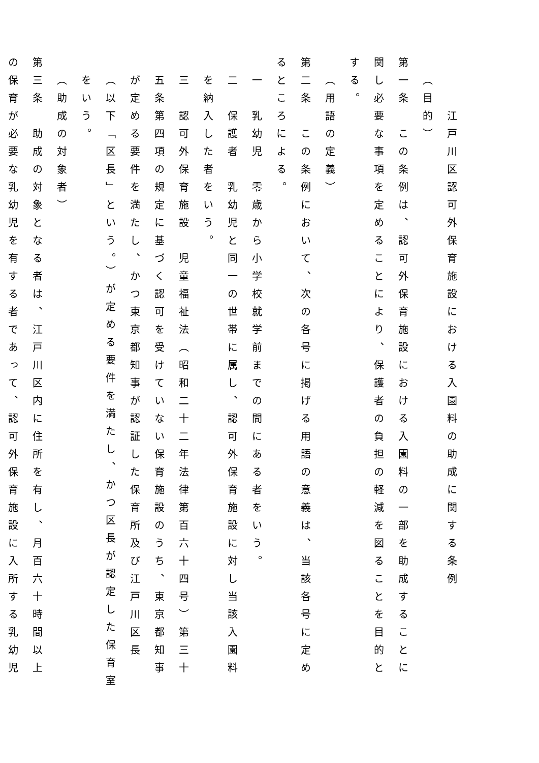江戸川区認可外保育施設における入園料の助成に関する条例
（目的）
第一条　この条例は、認可外保育施設における入園料の一部を助成することに関し必要な事項を定めることにより、保護者の負担の軽減を図ることを目的とする。
（用語の定義）
第二条　この条例において、次の各号に掲げる用語の意義は、当該各号に定めるところによる。
一　乳幼児　零歳から小学校就学前までの間にある者をいう。
二　保護者　乳幼児と同一の世帯に属し、認可外保育施設に対し当該入園料を納入した者をいう。
三　認可外保育施設　児童福祉法（昭和二十二年法律第百六十四号）第三十五条第四項の規定に基づく認可を受けていない保育施設のうち、東京都知事が定める要件を満たし、かつ東京都知事が認証した保育所及び江戸川区長（以下「区長」という。）が定める要件を満たし、かつ区長が認定した保育室をいう。
（助成の対象者）
第三条　助成の対象となる者は、江戸川区内に住所を有し、月百六十時間以上の保育が必要な乳幼児を有する者であって、認可外保育施設に入所する乳幼児